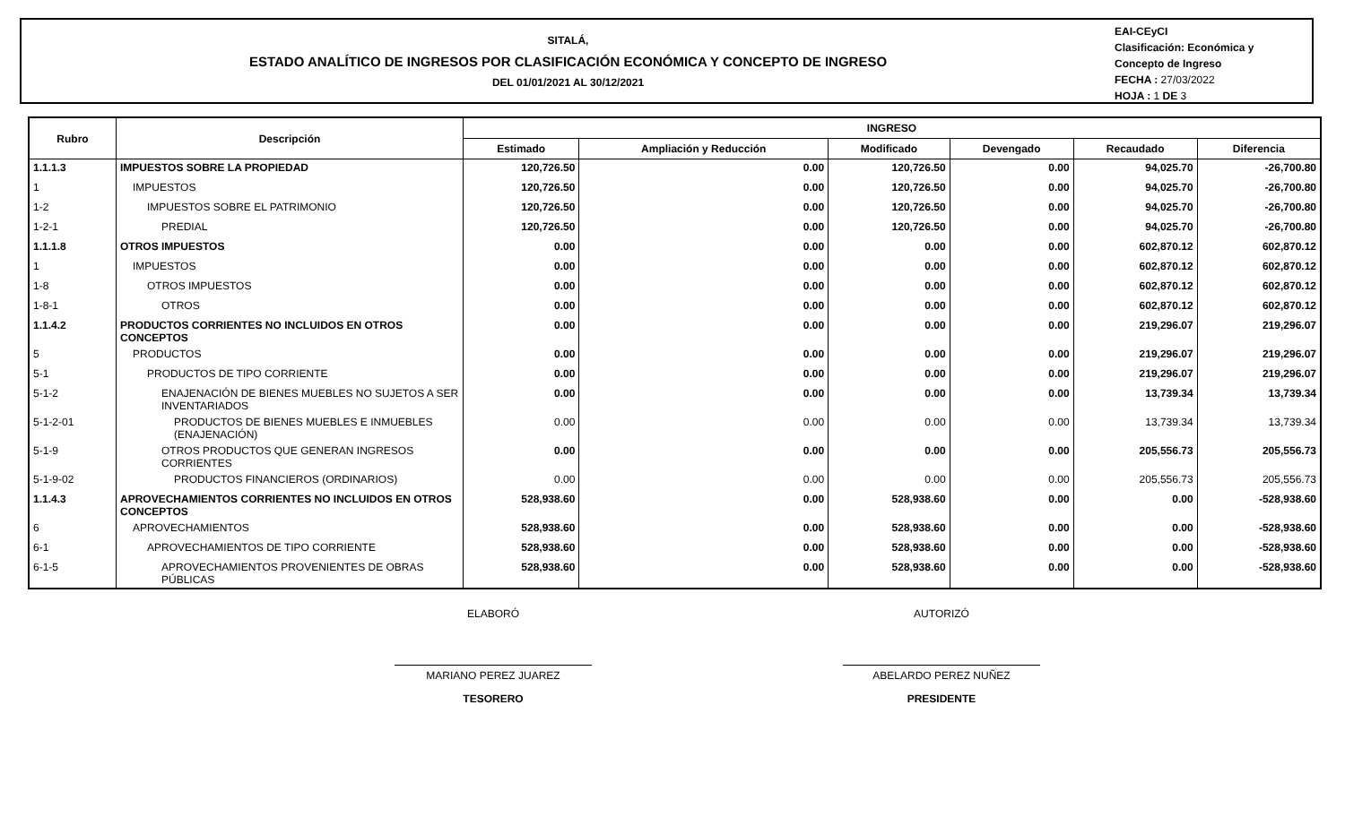SITALÁ,
ESTADO ANALÍTICO DE INGRESOS POR CLASIFICACIÓN ECONÓMICA Y CONCEPTO DE INGRESO
DEL 01/01/2021 AL 30/12/2021
EAI-CEyCI
Clasificación: Económica y
Concepto de Ingreso
FECHA : 27/03/2022
HOJA : 1 DE 3
| Rubro | Descripción | INGRESO | | | | | |
| --- | --- | --- | --- | --- | --- | --- | --- |
| | | Estimado | Ampliación y Reducción | Modificado | Devengado | Recaudado | Diferencia |
| 1.1.1.3 | IMPUESTOS SOBRE LA PROPIEDAD | 120,726.50 | 0.00 | 120,726.50 | 0.00 | 94,025.70 | -26,700.80 |
| 1 | IMPUESTOS | 120,726.50 | 0.00 | 120,726.50 | 0.00 | 94,025.70 | -26,700.80 |
| 1-2 | IMPUESTOS SOBRE EL PATRIMONIO | 120,726.50 | 0.00 | 120,726.50 | 0.00 | 94,025.70 | -26,700.80 |
| 1-2-1 | PREDIAL | 120,726.50 | 0.00 | 120,726.50 | 0.00 | 94,025.70 | -26,700.80 |
| 1.1.1.8 | OTROS IMPUESTOS | 0.00 | 0.00 | 0.00 | 0.00 | 602,870.12 | 602,870.12 |
| 1 | IMPUESTOS | 0.00 | 0.00 | 0.00 | 0.00 | 602,870.12 | 602,870.12 |
| 1-8 | OTROS IMPUESTOS | 0.00 | 0.00 | 0.00 | 0.00 | 602,870.12 | 602,870.12 |
| 1-8-1 | OTROS | 0.00 | 0.00 | 0.00 | 0.00 | 602,870.12 | 602,870.12 |
| 1.1.4.2 | PRODUCTOS CORRIENTES NO INCLUIDOS EN OTROS CONCEPTOS | 0.00 | 0.00 | 0.00 | 0.00 | 219,296.07 | 219,296.07 |
| 5 | PRODUCTOS | 0.00 | 0.00 | 0.00 | 0.00 | 219,296.07 | 219,296.07 |
| 5-1 | PRODUCTOS DE TIPO CORRIENTE | 0.00 | 0.00 | 0.00 | 0.00 | 219,296.07 | 219,296.07 |
| 5-1-2 | ENAJENACIÓN DE BIENES MUEBLES NO SUJETOS A SER INVENTARIADOS | 0.00 | 0.00 | 0.00 | 0.00 | 13,739.34 | 13,739.34 |
| 5-1-2-01 | PRODUCTOS DE BIENES MUEBLES E INMUEBLES (ENAJENACIÓN) | 0.00 | 0.00 | 0.00 | 0.00 | 13,739.34 | 13,739.34 |
| 5-1-9 | OTROS PRODUCTOS QUE GENERAN INGRESOS CORRIENTES | 0.00 | 0.00 | 0.00 | 0.00 | 205,556.73 | 205,556.73 |
| 5-1-9-02 | PRODUCTOS FINANCIEROS (ORDINARIOS) | 0.00 | 0.00 | 0.00 | 0.00 | 205,556.73 | 205,556.73 |
| 1.1.4.3 | APROVECHAMIENTOS CORRIENTES NO INCLUIDOS EN OTROS CONCEPTOS | 528,938.60 | 0.00 | 528,938.60 | 0.00 | 0.00 | -528,938.60 |
| 6 | APROVECHAMIENTOS | 528,938.60 | 0.00 | 528,938.60 | 0.00 | 0.00 | -528,938.60 |
| 6-1 | APROVECHAMIENTOS DE TIPO CORRIENTE | 528,938.60 | 0.00 | 528,938.60 | 0.00 | 0.00 | -528,938.60 |
| 6-1-5 | APROVECHAMIENTOS PROVENIENTES DE OBRAS PÚBLICAS | 528,938.60 | 0.00 | 528,938.60 | 0.00 | 0.00 | -528,938.60 |
ELABORÓ
MARIANO PEREZ JUAREZ
TESORERO
AUTORIZÓ
ABELARDO PEREZ NUÑEZ
PRESIDENTE